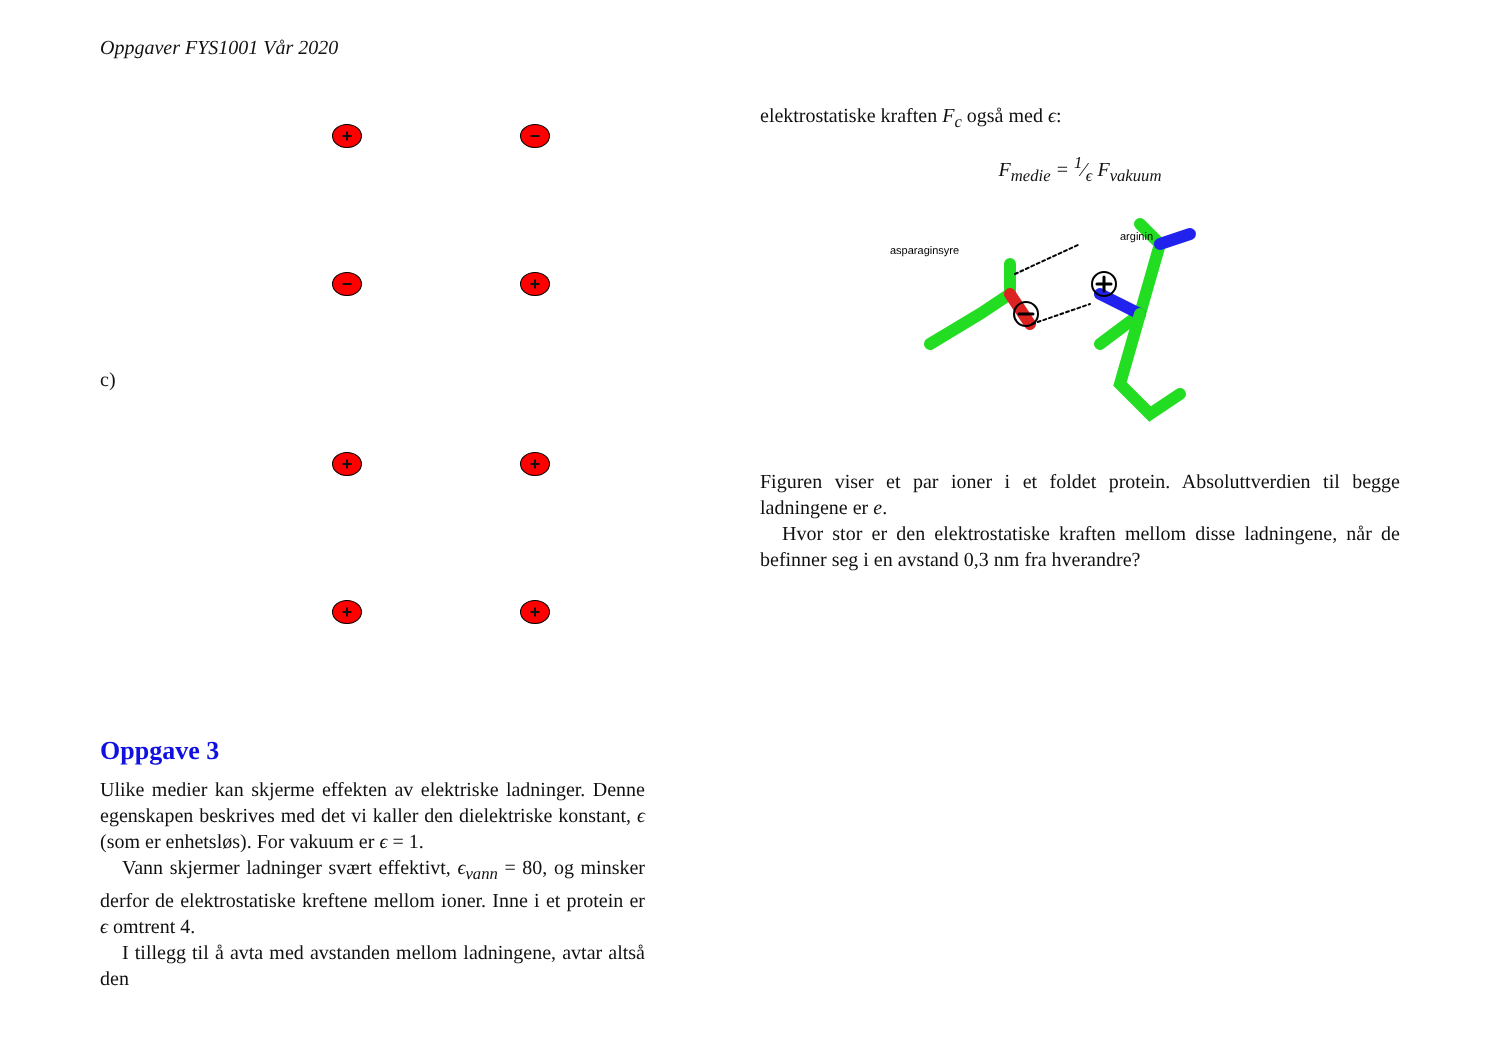Oppgaver FYS1001 Vår 2020
+ −
− +
c)
+ +
+ +
Oppgave 3
Ulike medier kan skjerme effekten av elektriske ladninger. Denne egenskapen beskrives med det vi kaller den dielektriske konstant, ϵ (som er enhetsløs). For vakuum er ϵ = 1.
Vann skjermer ladninger svært effektivt, ϵ<sub>vann</sub> = 80, og minsker derfor de elektrostatiske kreftene mellom ioner. Inne i et protein er ϵ omtrent 4.
I tillegg til å avta med avstanden mellom ladningene, avtar altså den
elektrostatiske kraften F<sub>c</sub> også med ϵ:
F<sub>medie</sub> = 1⁄ϵ F<sub>vakuum</sub>
asparaginsyre
arginin
Figuren viser et par ioner i et foldet protein. Absoluttverdien til begge ladningene er e.
Hvor stor er den elektrostatiske kraften mellom disse ladningene, når de befinner seg i en avstand 0,3 nm fra hverandre?